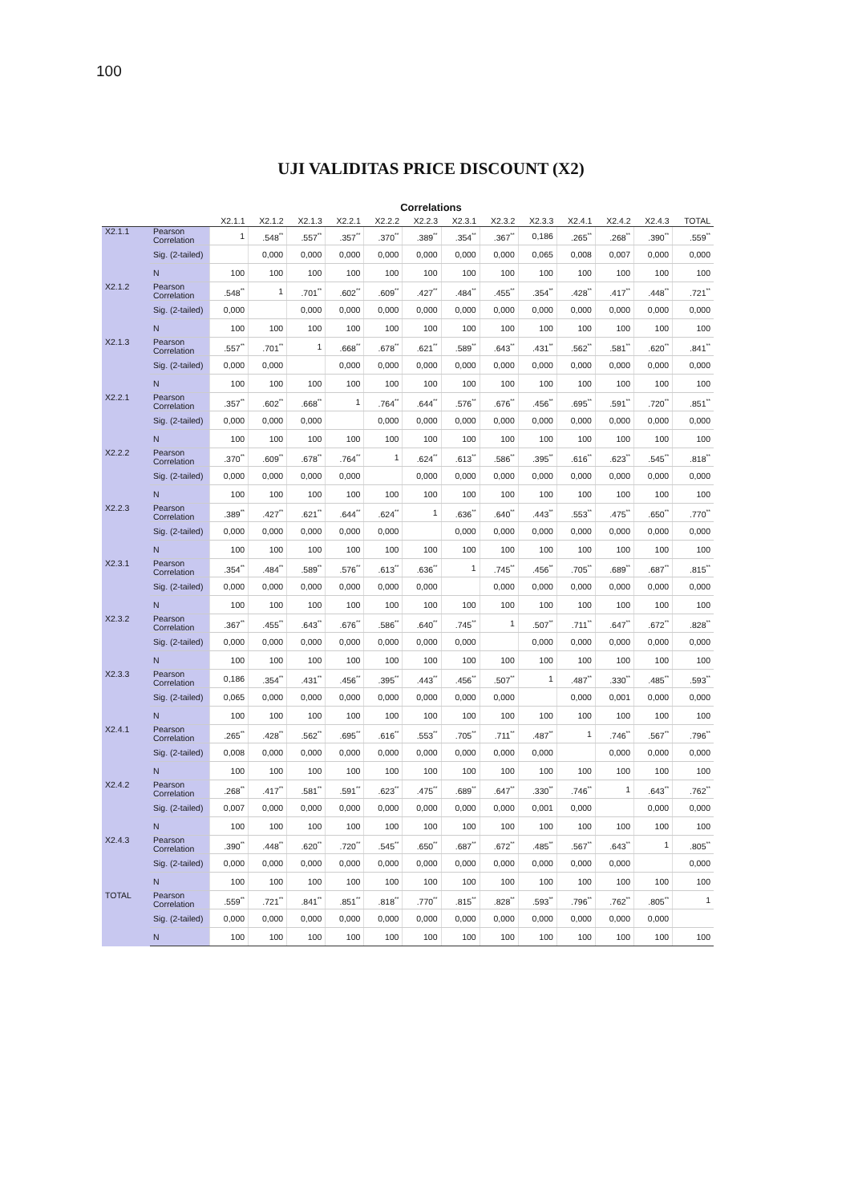100
UJI VALIDITAS PRICE DISCOUNT (X2)
Correlations
| | | X2.1.1 | X2.1.2 | X2.1.3 | X2.2.1 | X2.2.2 | X2.2.3 | X2.3.1 | X2.3.2 | X2.3.3 | X2.4.1 | X2.4.2 | X2.4.3 | TOTAL |
| --- | --- | --- | --- | --- | --- | --- | --- | --- | --- | --- | --- | --- | --- | --- |
| X2.1.1 | Pearson Correlation | 1 | .548<sup>**</sup> | .557<sup>**</sup> | .357<sup>**</sup> | .370<sup>**</sup> | .389<sup>**</sup> | .354<sup>**</sup> | .367<sup>**</sup> | 0,186 | .265<sup>**</sup> | .268<sup>**</sup> | .390<sup>**</sup> | .559<sup>**</sup> |
| | Sig. (2-tailed) | | 0,000 | 0,000 | 0,000 | 0,000 | 0,000 | 0,000 | 0,000 | 0,065 | 0,008 | 0,007 | 0,000 | 0,000 |
| | N | 100 | 100 | 100 | 100 | 100 | 100 | 100 | 100 | 100 | 100 | 100 | 100 | 100 |
| X2.1.2 | Pearson Correlation | .548<sup>**</sup> | 1 | .701<sup>**</sup> | .602<sup>**</sup> | .609<sup>**</sup> | .427<sup>**</sup> | .484<sup>**</sup> | .455<sup>**</sup> | .354<sup>**</sup> | .428<sup>**</sup> | .417<sup>**</sup> | .448<sup>**</sup> | .721<sup>**</sup> |
| | Sig. (2-tailed) | 0,000 | | 0,000 | 0,000 | 0,000 | 0,000 | 0,000 | 0,000 | 0,000 | 0,000 | 0,000 | 0,000 | 0,000 |
| | N | 100 | 100 | 100 | 100 | 100 | 100 | 100 | 100 | 100 | 100 | 100 | 100 | 100 |
| X2.1.3 | Pearson Correlation | .557<sup>**</sup> | .701<sup>**</sup> | 1 | .668<sup>**</sup> | .678<sup>**</sup> | .621<sup>**</sup> | .589<sup>**</sup> | .643<sup>**</sup> | .431<sup>**</sup> | .562<sup>**</sup> | .581<sup>**</sup> | .620<sup>**</sup> | .841<sup>**</sup> |
| | Sig. (2-tailed) | 0,000 | 0,000 | | 0,000 | 0,000 | 0,000 | 0,000 | 0,000 | 0,000 | 0,000 | 0,000 | 0,000 | 0,000 |
| | N | 100 | 100 | 100 | 100 | 100 | 100 | 100 | 100 | 100 | 100 | 100 | 100 | 100 |
| X2.2.1 | Pearson Correlation | .357<sup>**</sup> | .602<sup>**</sup> | .668<sup>**</sup> | 1 | .764<sup>**</sup> | .644<sup>**</sup> | .576<sup>**</sup> | .676<sup>**</sup> | .456<sup>**</sup> | .695<sup>**</sup> | .591<sup>**</sup> | .720<sup>**</sup> | .851<sup>**</sup> |
| | Sig. (2-tailed) | 0,000 | 0,000 | 0,000 | | 0,000 | 0,000 | 0,000 | 0,000 | 0,000 | 0,000 | 0,000 | 0,000 | 0,000 |
| | N | 100 | 100 | 100 | 100 | 100 | 100 | 100 | 100 | 100 | 100 | 100 | 100 | 100 |
| X2.2.2 | Pearson Correlation | .370<sup>**</sup> | .609<sup>**</sup> | .678<sup>**</sup> | .764<sup>**</sup> | 1 | .624<sup>**</sup> | .613<sup>**</sup> | .586<sup>**</sup> | .395<sup>**</sup> | .616<sup>**</sup> | .623<sup>**</sup> | .545<sup>**</sup> | .818<sup>**</sup> |
| | Sig. (2-tailed) | 0,000 | 0,000 | 0,000 | 0,000 | | 0,000 | 0,000 | 0,000 | 0,000 | 0,000 | 0,000 | 0,000 | 0,000 |
| | N | 100 | 100 | 100 | 100 | 100 | 100 | 100 | 100 | 100 | 100 | 100 | 100 | 100 |
| X2.2.3 | Pearson Correlation | .389<sup>**</sup> | .427<sup>**</sup> | .621<sup>**</sup> | .644<sup>**</sup> | .624<sup>**</sup> | 1 | .636<sup>**</sup> | .640<sup>**</sup> | .443<sup>**</sup> | .553<sup>**</sup> | .475<sup>**</sup> | .650<sup>**</sup> | .770<sup>**</sup> |
| | Sig. (2-tailed) | 0,000 | 0,000 | 0,000 | 0,000 | 0,000 | | 0,000 | 0,000 | 0,000 | 0,000 | 0,000 | 0,000 | 0,000 |
| | N | 100 | 100 | 100 | 100 | 100 | 100 | 100 | 100 | 100 | 100 | 100 | 100 | 100 |
| X2.3.1 | Pearson Correlation | .354<sup>**</sup> | .484<sup>**</sup> | .589<sup>**</sup> | .576<sup>**</sup> | .613<sup>**</sup> | .636<sup>**</sup> | 1 | .745<sup>**</sup> | .456<sup>**</sup> | .705<sup>**</sup> | .689<sup>**</sup> | .687<sup>**</sup> | .815<sup>**</sup> |
| | Sig. (2-tailed) | 0,000 | 0,000 | 0,000 | 0,000 | 0,000 | 0,000 | | 0,000 | 0,000 | 0,000 | 0,000 | 0,000 | 0,000 |
| | N | 100 | 100 | 100 | 100 | 100 | 100 | 100 | 100 | 100 | 100 | 100 | 100 | 100 |
| X2.3.2 | Pearson Correlation | .367<sup>**</sup> | .455<sup>**</sup> | .643<sup>**</sup> | .676<sup>**</sup> | .586<sup>**</sup> | .640<sup>**</sup> | .745<sup>**</sup> | 1 | .507<sup>**</sup> | .711<sup>**</sup> | .647<sup>**</sup> | .672<sup>**</sup> | .828<sup>**</sup> |
| | Sig. (2-tailed) | 0,000 | 0,000 | 0,000 | 0,000 | 0,000 | 0,000 | 0,000 | | 0,000 | 0,000 | 0,000 | 0,000 | 0,000 |
| | N | 100 | 100 | 100 | 100 | 100 | 100 | 100 | 100 | 100 | 100 | 100 | 100 | 100 |
| X2.3.3 | Pearson Correlation | 0,186 | .354<sup>**</sup> | .431<sup>**</sup> | .456<sup>**</sup> | .395<sup>**</sup> | .443<sup>**</sup> | .456<sup>**</sup> | .507<sup>**</sup> | 1 | .487<sup>**</sup> | .330<sup>**</sup> | .485<sup>**</sup> | .593<sup>**</sup> |
| | Sig. (2-tailed) | 0,065 | 0,000 | 0,000 | 0,000 | 0,000 | 0,000 | 0,000 | 0,000 | | 0,000 | 0,001 | 0,000 | 0,000 |
| | N | 100 | 100 | 100 | 100 | 100 | 100 | 100 | 100 | 100 | 100 | 100 | 100 | 100 |
| X2.4.1 | Pearson Correlation | .265<sup>**</sup> | .428<sup>**</sup> | .562<sup>**</sup> | .695<sup>**</sup> | .616<sup>**</sup> | .553<sup>**</sup> | .705<sup>**</sup> | .711<sup>**</sup> | .487<sup>**</sup> | 1 | .746<sup>**</sup> | .567<sup>**</sup> | .796<sup>**</sup> |
| | Sig. (2-tailed) | 0,008 | 0,000 | 0,000 | 0,000 | 0,000 | 0,000 | 0,000 | 0,000 | 0,000 | | 0,000 | 0,000 | 0,000 |
| | N | 100 | 100 | 100 | 100 | 100 | 100 | 100 | 100 | 100 | 100 | 100 | 100 | 100 |
| X2.4.2 | Pearson Correlation | .268<sup>**</sup> | .417<sup>**</sup> | .581<sup>**</sup> | .591<sup>**</sup> | .623<sup>**</sup> | .475<sup>**</sup> | .689<sup>**</sup> | .647<sup>**</sup> | .330<sup>**</sup> | .746<sup>**</sup> | 1 | .643<sup>**</sup> | .762<sup>**</sup> |
| | Sig. (2-tailed) | 0,007 | 0,000 | 0,000 | 0,000 | 0,000 | 0,000 | 0,000 | 0,000 | 0,001 | 0,000 | | 0,000 | 0,000 |
| | N | 100 | 100 | 100 | 100 | 100 | 100 | 100 | 100 | 100 | 100 | 100 | 100 | 100 |
| X2.4.3 | Pearson Correlation | .390<sup>**</sup> | .448<sup>**</sup> | .620<sup>**</sup> | .720<sup>**</sup> | .545<sup>**</sup> | .650<sup>**</sup> | .687<sup>**</sup> | .672<sup>**</sup> | .485<sup>**</sup> | .567<sup>**</sup> | .643<sup>**</sup> | 1 | .805<sup>**</sup> |
| | Sig. (2-tailed) | 0,000 | 0,000 | 0,000 | 0,000 | 0,000 | 0,000 | 0,000 | 0,000 | 0,000 | 0,000 | 0,000 | | 0,000 |
| | N | 100 | 100 | 100 | 100 | 100 | 100 | 100 | 100 | 100 | 100 | 100 | 100 | 100 |
| TOTAL | Pearson Correlation | .559<sup>**</sup> | .721<sup>**</sup> | .841<sup>**</sup> | .851<sup>**</sup> | .818<sup>**</sup> | .770<sup>**</sup> | .815<sup>**</sup> | .828<sup>**</sup> | .593<sup>**</sup> | .796<sup>**</sup> | .762<sup>**</sup> | .805<sup>**</sup> | 1 |
| | Sig. (2-tailed) | 0,000 | 0,000 | 0,000 | 0,000 | 0,000 | 0,000 | 0,000 | 0,000 | 0,000 | 0,000 | 0,000 | 0,000 | |
| | N | 100 | 100 | 100 | 100 | 100 | 100 | 100 | 100 | 100 | 100 | 100 | 100 | 100 |